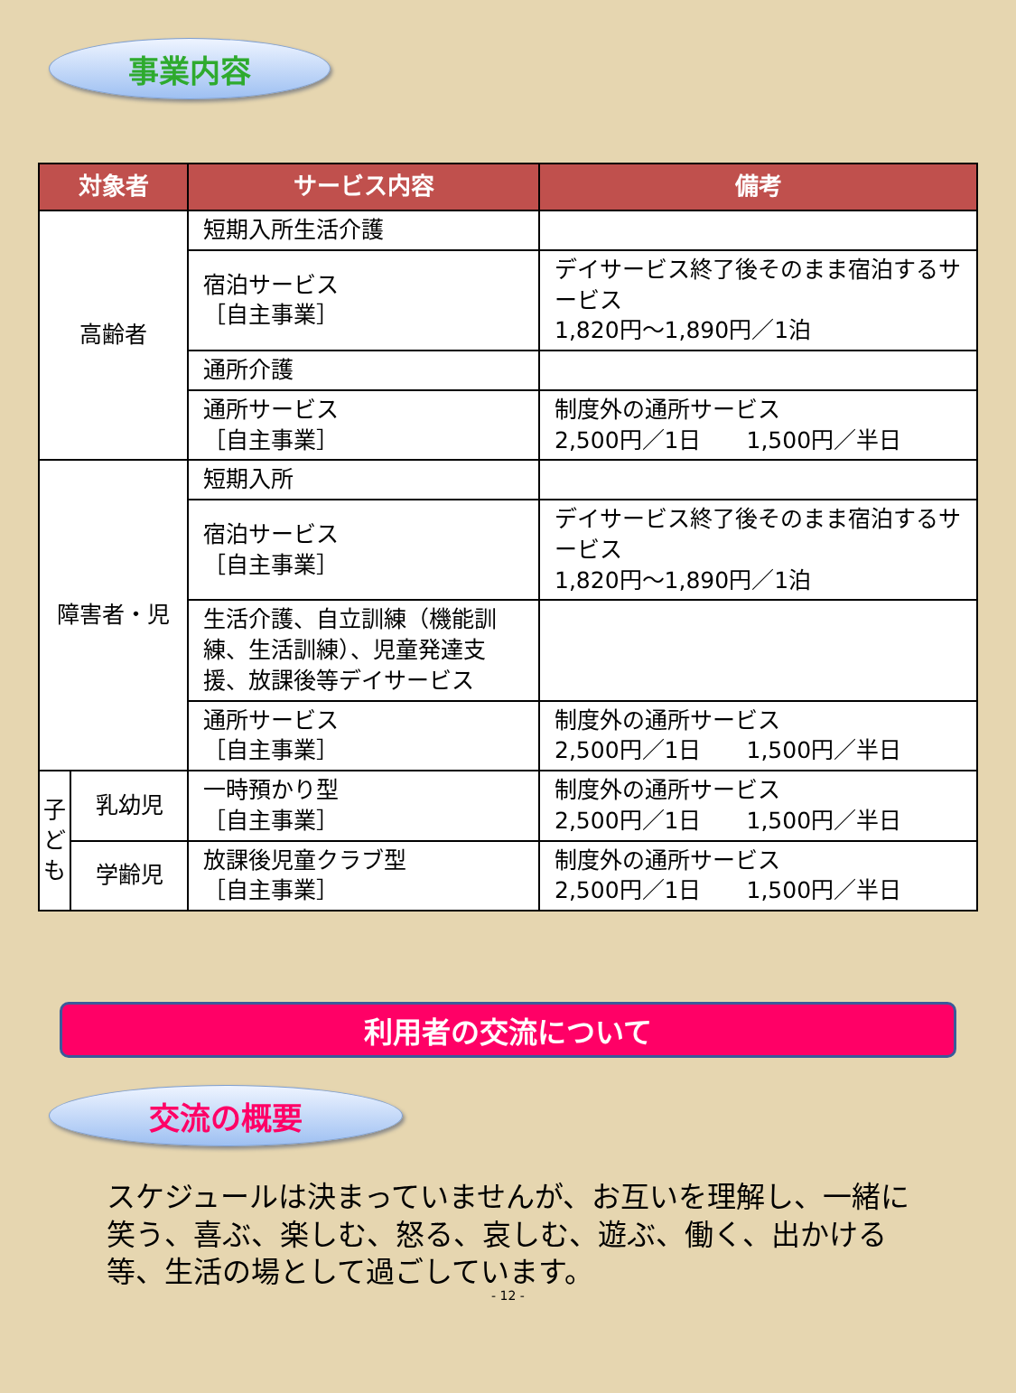事業内容
| 対象者 | | サービス内容 | 備考 |
| --- | --- | --- | --- |
| 高齢者 | | 短期入所生活介護 | |
| | | 宿泊サービス ［自主事業］ | デイサービス終了後そのまま宿泊するサービス 1,820円～1,890円／1泊 |
| | | 通所介護 | |
| | | 通所サービス ［自主事業］ | 制度外の通所サービス 2,500円／1日 1,500円／半日 |
| 障害者・児 | | 短期入所 | |
| | | 宿泊サービス ［自主事業］ | デイサービス終了後そのまま宿泊するサービス 1,820円～1,890円／1泊 |
| | | 生活介護、自立訓練（機能訓練、生活訓練）、児童発達支援、放課後等デイサービス | |
| | | 通所サービス ［自主事業］ | 制度外の通所サービス 2,500円／1日 1,500円／半日 |
| 子 ど も | 乳幼児 | 一時預かり型 ［自主事業］ | 制度外の通所サービス 2,500円／1日 1,500円／半日 |
| | 学齢児 | 放課後児童クラブ型 ［自主事業］ | 制度外の通所サービス 2,500円／1日 1,500円／半日 |
利用者の交流について
交流の概要
スケジュールは決まっていませんが、お互いを理解し、一緒に笑う、喜ぶ、楽しむ、怒る、哀しむ、遊ぶ、働く、出かける等、生活の場として過ごしています。
- 12 -